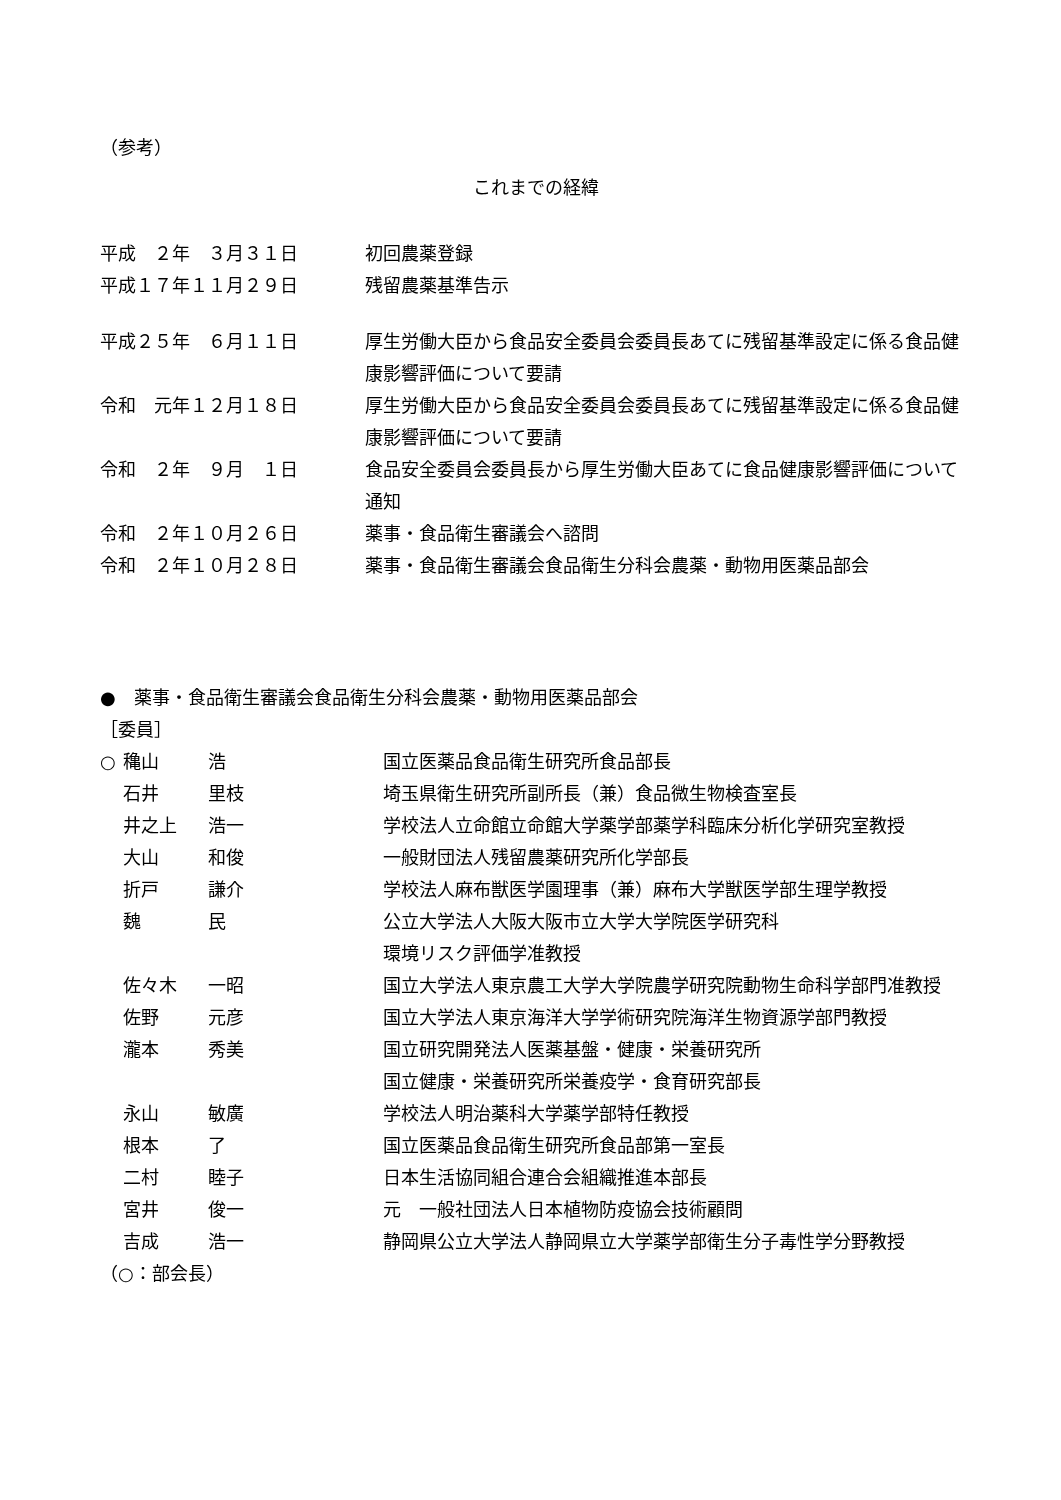（参考）
これまでの経緯
| 平成 ２年 ３月３１日 | 初回農薬登録 |
| 平成１７年１１月２９日 | 残留農薬基準告示 |
| 平成２５年 ６月１１日 | 厚生労働大臣から食品安全委員会委員長あてに残留基準設定に係る食品健康影響評価について要請 |
| 令和 元年１２月１８日 | 厚生労働大臣から食品安全委員会委員長あてに残留基準設定に係る食品健康影響評価について要請 |
| 令和 ２年 ９月 １日 | 食品安全委員会委員長から厚生労働大臣あてに食品健康影響評価について通知 |
| 令和 ２年１０月２６日 | 薬事・食品衛生審議会へ諮問 |
| 令和 ２年１０月２８日 | 薬事・食品衛生審議会食品衛生分科会農薬・動物用医薬品部会 |
●　薬事・食品衛生審議会食品衛生分科会農薬・動物用医薬品部会
［委員］
| ○ | 穐山 | 浩 | 国立医薬品食品衛生研究所食品部長 |
| | 石井 | 里枝 | 埼玉県衛生研究所副所長（兼）食品微生物検査室長 |
| | 井之上 | 浩一 | 学校法人立命館立命館大学薬学部薬学科臨床分析化学研究室教授 |
| | 大山 | 和俊 | 一般財団法人残留農薬研究所化学部長 |
| | 折戸 | 謙介 | 学校法人麻布獣医学園理事（兼）麻布大学獣医学部生理学教授 |
| | 魏 | 民 | 公立大学法人大阪大阪市立大学大学院医学研究科 環境リスク評価学准教授 |
| | 佐々木 | 一昭 | 国立大学法人東京農工大学大学院農学研究院動物生命科学部門准教授 |
| | 佐野 | 元彦 | 国立大学法人東京海洋大学学術研究院海洋生物資源学部門教授 |
| | 瀧本 | 秀美 | 国立研究開発法人医薬基盤・健康・栄養研究所 国立健康・栄養研究所栄養疫学・食育研究部長 |
| | 永山 | 敏廣 | 学校法人明治薬科大学薬学部特任教授 |
| | 根本 | 了 | 国立医薬品食品衛生研究所食品部第一室長 |
| | 二村 | 睦子 | 日本生活協同組合連合会組織推進本部長 |
| | 宮井 | 俊一 | 元 一般社団法人日本植物防疫協会技術顧問 |
| | 吉成 | 浩一 | 静岡県公立大学法人静岡県立大学薬学部衛生分子毒性学分野教授 |
（○：部会長）